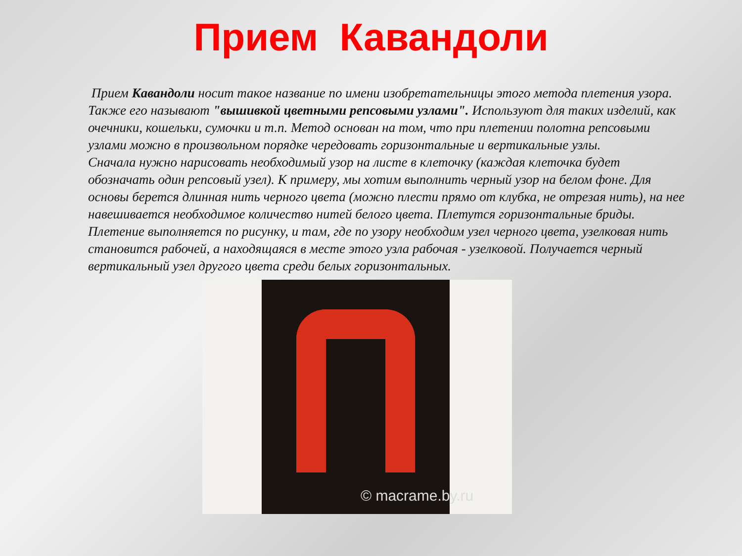Прием Кавандоли
Прием Кавандоли носит такое название по имени изобретательницы этого метода плетения узора. Также его называют "вышивкой цветными репсовыми узлами". Используют для таких изделий, как очечники, кошельки, сумочки и т.п. Метод основан на том, что при плетении полотна репсовыми узлами можно в произвольном порядке чередовать горизонтальные и вертикальные узлы.
Сначала нужно нарисовать необходимый узор на листе в клеточку (каждая клеточка будет обозначать один репсовый узел). К примеру, мы хотим выполнить черный узор на белом фоне. Для основы берется длинная нить черного цвета (можно плести прямо от клубка, не отрезая нить), на нее навешивается необходимое количество нитей белого цвета. Плетутся горизонтальные бриды. Плетение выполняется по рисунку, и там, где по узору необходим узел черного цвета, узелковая нить становится рабочей, а находящаяся в месте этого узла рабочая - узелковой. Получается черный вертикальный узел другого цвета среди белых горизонтальных.
© macrame.by.ru